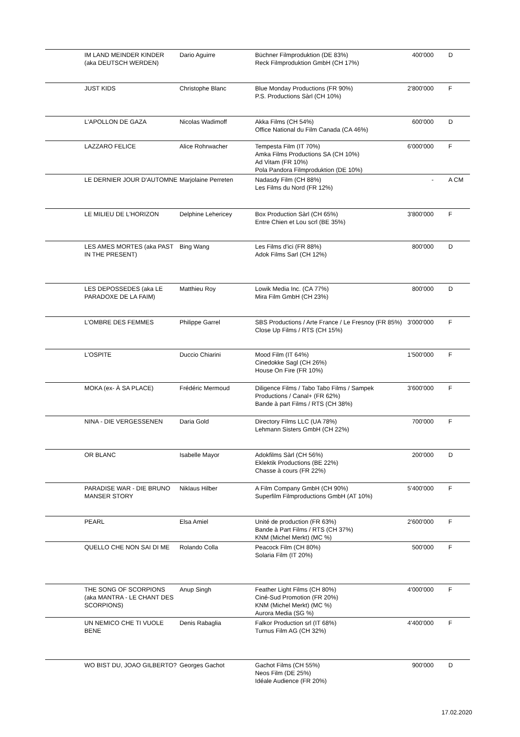| IM LAND MEINDER KINDER (aka DEUTSCH WERDEN) | Dario Aguirre | Büchner Filmproduktion (DE 83%) Reck Filmproduktion GmbH (CH 17%) | 400'000 | D |
| JUST KIDS | Christophe Blanc | Blue Monday Productions (FR 90%) P.S. Productions Sàrl (CH 10%) | 2'800'000 | F |
| L'APOLLON DE GAZA | Nicolas Wadimoff | Akka Films (CH 54%) Office National du Film Canada (CA 46%) | 600'000 | D |
| LAZZARO FELICE | Alice Rohrwacher | Tempesta Film (IT 70%) Amka Films Productions SA (CH 10%) Ad Vitam (FR 10%) Pola Pandora Filmproduktion (DE 10%) | 6'000'000 | F |
| LE DERNIER JOUR D'AUTOMNE | Marjolaine Perreten | Nadasdy Film (CH 88%) Les Films du Nord (FR 12%) | - | A CM |
| LE MILIEU DE L'HORIZON | Delphine Lehericey | Box Production Sàrl (CH 65%) Entre Chien et Lou scrl (BE 35%) | 3'800'000 | F |
| LES AMES MORTES (aka PAST IN THE PRESENT) | Bing Wang | Les Films d'ici (FR 88%) Adok Films Sarl (CH 12%) | 800'000 | D |
| LES DEPOSSEDES (aka LE PARADOXE DE LA FAIM) | Matthieu Roy | Lowik Media Inc. (CA 77%) Mira Film GmbH (CH 23%) | 800'000 | D |
| L'OMBRE DES FEMMES | Philippe Garrel | SBS Productions / Arte France / Le Fresnoy (FR 85%) Close Up Films / RTS (CH 15%) | 3'000'000 | F |
| L'OSPITE | Duccio Chiarini | Mood Film (IT 64%) Cinedokke Sagl (CH 26%) House On Fire (FR 10%) | 1'500'000 | F |
| MOKA (ex- À SA PLACE) | Frédéric Mermoud | Diligence Films / Tabo Tabo Films / Sampek Productions / Canal+ (FR 62%) Bande à part Films / RTS (CH 38%) | 3'600'000 | F |
| NINA - DIE VERGESSENEN | Daria Gold | Directory Films LLC (UA 78%) Lehmann Sisters GmbH (CH 22%) | 700'000 | F |
| OR BLANC | Isabelle Mayor | Adokfilms Sàrl (CH 56%) Eklektik Productions (BE 22%) Chasse à cours (FR 22%) | 200'000 | D |
| PARADISE WAR - DIE BRUNO MANSER STORY | Niklaus Hilber | A Film Company GmbH (CH 90%) Superfilm Filmproductions GmbH (AT 10%) | 5'400'000 | F |
| PEARL | Elsa Amiel | Unité de production (FR 63%) Bande à Part Films / RTS (CH 37%) KNM (Michel Merkt) (MC %) | 2'600'000 | F |
| QUELLO CHE NON SAI DI ME | Rolando Colla | Peacock Film (CH 80%) Solaria Film (IT 20%) | 500'000 | F |
| THE SONG OF SCORPIONS (aka MANTRA - LE CHANT DES SCORPIONS) | Anup Singh | Feather Light Films (CH 80%) Ciné-Sud Promotion (FR 20%) KNM (Michel Merkt) (MC %) Aurora Media (SG %) | 4'000'000 | F |
| UN NEMICO CHE TI VUOLE BENE | Denis Rabaglia | Falkor Production srl (IT 68%) Turnus Film AG (CH 32%) | 4'400'000 | F |
| WO BIST DU, JOAO GILBERTO? | Georges Gachot | Gachot Films (CH 55%) Neos Film (DE 25%) Idéale Audience (FR 20%) | 900'000 | D |
17.02.2020